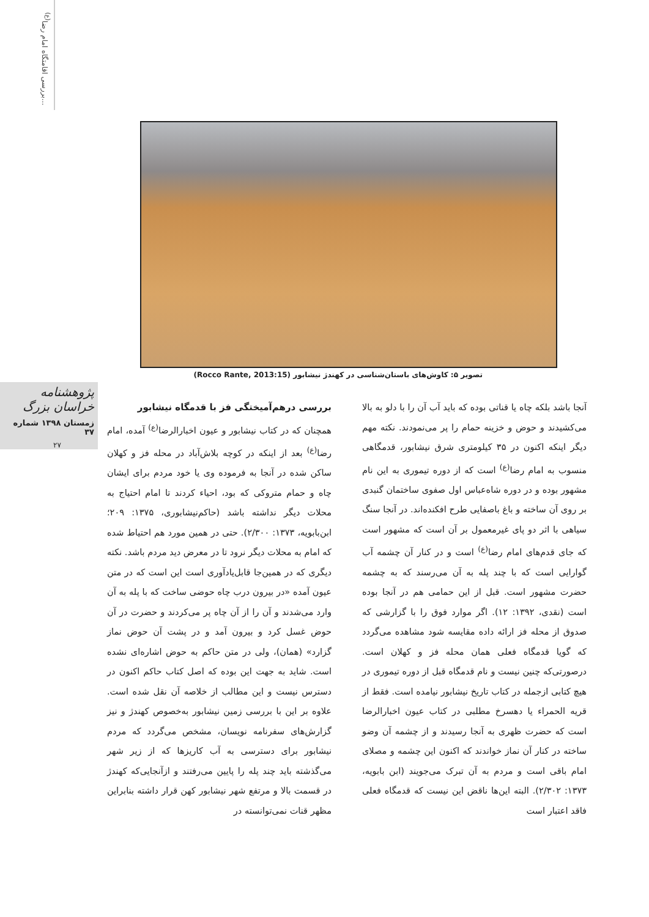بررسی اقامتگاه امام رضا<sup>(ع)</sup>...
تصویر ۵: کاوش‌های باستان‌شناسی در کهندژ نیشابور (Rocco Rante, 2013:15)
پژوهشنامه خراسان بزرگ
زمستان ۱۳۹۸ شماره ۳۷
۲۷
بررسی درهم‌آمیختگی فز با قدمگاه نیشابور
همچنان که در کتاب نیشابور و عیون اخبارالرضا<sup>(ع)</sup> آمده، امام رضا<sup>(ع)</sup> بعد از اینکه در کوچه بلاش‌آباد در محله فز و کهلان ساکن شده در آنجا به فرموده وی یا خود مردم برای ایشان چاه و حمام متروکی که بود، احیاء کردند تا امام احتیاج به محلات دیگر نداشته باشد (حاکم‌نیشابوری، ۱۳۷۵: ۲۰۹؛ ابن‌بابویه، ۱۳۷۳: ۲/۳۰۰). حتی در همین مورد هم احتیاط شده که امام به محلات دیگر نرود تا در معرض دید مردم باشد. نکته دیگری که در همین‌جا قابل‌یادآوری است این است که در متن عیون آمده «در بیرون درب چاه حوضی ساخت که با پله به آن وارد می‌شدند و آن را از آن چاه پر می‌کردند و حضرت در آن حوض غسل کرد و بیرون آمد و در پشت آن حوض نماز گزارد» (همان)، ولی در متن حاکم به حوض اشاره‌ای نشده است. شاید به جهت این بوده که اصل کتاب حاکم اکنون در دسترس نیست و این مطالب از خلاصه آن نقل شده است. علاوه بر این با بررسی زمین نیشابور به‌خصوص کهندژ و نیز گزارش‌های سفرنامه نویسان، مشخص می‌گردد که مردم نیشابور برای دسترسی به آب کاریزها که از زیر شهر می‌گذشته باید چند پله را پایین می‌رفتند و ازآنجایی‌که کهندژ در قسمت بالا و مرتفع شهر نیشابور کهن قرار داشته بنابراین مظهر قنات نمی‌توانسته در
آنجا باشد بلکه چاه یا قناتی بوده که باید آب آن را با دلو به بالا می‌کشیدند و حوض و خزینه حمام را پر می‌نمودند. نکته مهم دیگر اینکه اکنون در ۳۵ کیلومتری شرق نیشابور، قدمگاهی منسوب به امام رضا<sup>(ع)</sup> است که از دوره تیموری به این نام مشهور بوده و در دوره شاه‌عباس اول صفوی ساختمان گنبدی بر روی آن ساخته و باغ باصفایی طرح افکنده‌اند. در آنجا سنگ سیاهی با اثر دو پای غیرمعمول بر آن است که مشهور است که جای قدم‌های امام رضا<sup>(ع)</sup> است و در کنار آن چشمه آب گوارایی است که با چند پله به آن می‌رسند که به چشمه حضرت مشهور است. قبل از این حمامی هم در آنجا بوده است (نقدی، ۱۳۹۲: ۱۲). اگر موارد فوق را با گزارشی که صدوق از محله فز ارائه داده مقایسه شود مشاهده می‌گردد که گویا قدمگاه فعلی همان محله فز و کهلان است. درصورتی‌که چنین نیست و نام قدمگاه قبل از دوره تیموری در هیچ کتابی ازجمله در کتاب تاریخ نیشابور نیامده است. فقط از قریه الحمراء یا دهسرخ مطلبی در کتاب عیون اخبارالرضا است که حضرت ظهری به آنجا رسیدند و از چشمه آن وضو ساخته در کنار آن نماز خواندند که اکنون این چشمه و مصلای امام باقی است و مردم به آن تبرک می‌جویند (ابن بابویه، ۱۳۷۳: ۲/۳۰۲). البته این‌ها ناقض این نیست که قدمگاه فعلی فاقد اعتبار است